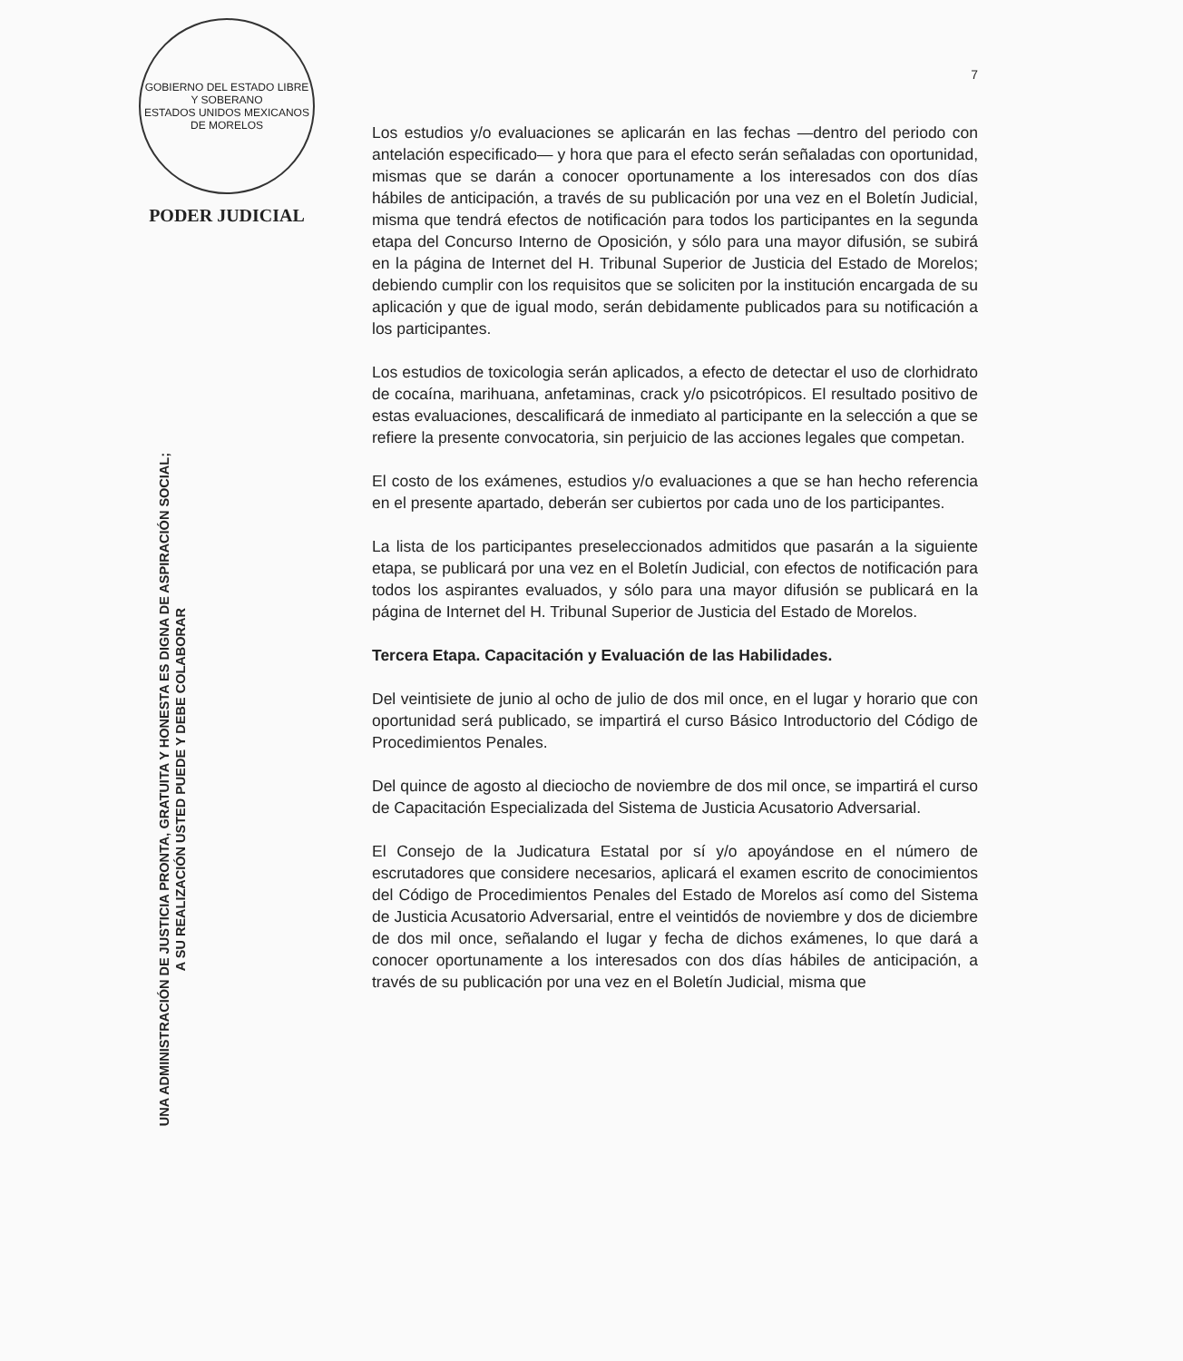GOBIERNO DEL ESTADO LIBRE Y SOBERANO
ESTADOS UNIDOS MEXICANOS
DE MORELOS
PODER JUDICIAL
UNA ADMINISTRACIÓN DE JUSTICIA PRONTA, GRATUITA Y HONESTA ES DIGNA DE ASPIRACIÓN SOCIAL;
A SU REALIZACIÓN USTED PUEDE Y DEBE COLABORAR
7
Los estudios y/o evaluaciones se aplicarán en las fechas —dentro del periodo con antelación especificado— y hora que para el efecto serán señaladas con oportunidad, mismas que se darán a conocer oportunamente a los interesados con dos días hábiles de anticipación, a través de su publicación por una vez en el Boletín Judicial, misma que tendrá efectos de notificación para todos los participantes en la segunda etapa del Concurso Interno de Oposición, y sólo para una mayor difusión, se subirá en la página de Internet del H. Tribunal Superior de Justicia del Estado de Morelos; debiendo cumplir con los requisitos que se soliciten por la institución encargada de su aplicación y que de igual modo, serán debidamente publicados para su notificación a los participantes.
Los estudios de toxicologia serán aplicados, a efecto de detectar el uso de clorhidrato de cocaína, marihuana, anfetaminas, crack y/o psicotrópicos. El resultado positivo de estas evaluaciones, descalificará de inmediato al participante en la selección a que se refiere la presente convocatoria, sin perjuicio de las acciones legales que competan.
El costo de los exámenes, estudios y/o evaluaciones a que se han hecho referencia en el presente apartado, deberán ser cubiertos por cada uno de los participantes.
La lista de los participantes preseleccionados admitidos que pasarán a la siguiente etapa, se publicará por una vez en el Boletín Judicial, con efectos de notificación para todos los aspirantes evaluados, y sólo para una mayor difusión se publicará en la página de Internet del H. Tribunal Superior de Justicia del Estado de Morelos.
Tercera Etapa. Capacitación y Evaluación de las Habilidades.
Del veintisiete de junio al ocho de julio de dos mil once, en el lugar y horario que con oportunidad será publicado, se impartirá el curso Básico Introductorio del Código de Procedimientos Penales.
Del quince de agosto al dieciocho de noviembre de dos mil once, se impartirá el curso de Capacitación Especializada del Sistema de Justicia Acusatorio Adversarial.
El Consejo de la Judicatura Estatal por sí y/o apoyándose en el número de escrutadores que considere necesarios, aplicará el examen escrito de conocimientos del Código de Procedimientos Penales del Estado de Morelos así como del Sistema de Justicia Acusatorio Adversarial, entre el veintidós de noviembre y dos de diciembre de dos mil once, señalando el lugar y fecha de dichos exámenes, lo que dará a conocer oportunamente a los interesados con dos días hábiles de anticipación, a través de su publicación por una vez en el Boletín Judicial, misma que